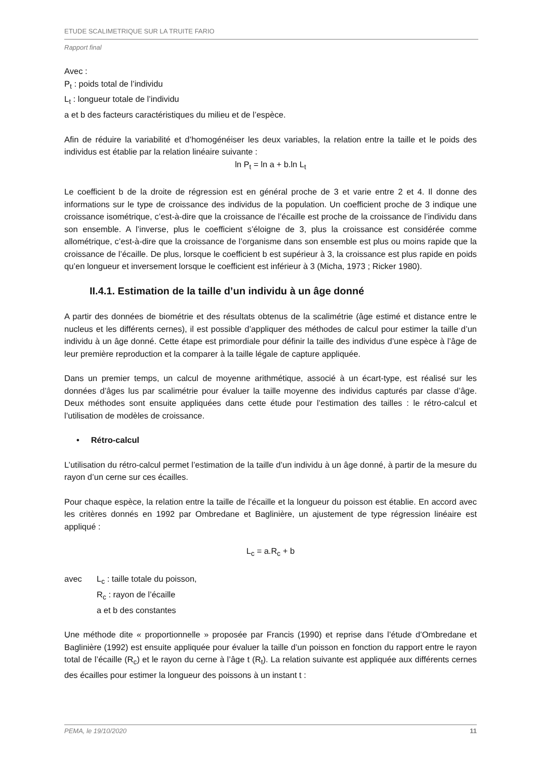ETUDE SCALIMETRIQUE SUR LA TRUITE FARIO
Rapport final
Avec :
P<sub>t</sub> : poids total de l’individu
L<sub>t</sub> : longueur totale de l’individu
a et b des facteurs caractéristiques du milieu et de l’espèce.
Afin de réduire la variabilité et d’homogénéiser les deux variables, la relation entre la taille et le poids des individus est établie par la relation linéaire suivante :
ln P<sub>t</sub> = ln a + b.ln L<sub>t</sub>
Le coefficient b de la droite de régression est en général proche de 3 et varie entre 2 et 4. Il donne des informations sur le type de croissance des individus de la population. Un coefficient proche de 3 indique une croissance isométrique, c’est-à-dire que la croissance de l’écaille est proche de la croissance de l’individu dans son ensemble. A l’inverse, plus le coefficient s’éloigne de 3, plus la croissance est considérée comme allométrique, c’est-à-dire que la croissance de l’organisme dans son ensemble est plus ou moins rapide que la croissance de l’écaille. De plus, lorsque le coefficient b est supérieur à 3, la croissance est plus rapide en poids qu’en longueur et inversement lorsque le coefficient est inférieur à 3 (Micha, 1973 ; Ricker 1980).
II.4.1. Estimation de la taille d’un individu à un âge donné
A partir des données de biométrie et des résultats obtenus de la scalimétrie (âge estimé et distance entre le nucleus et les différents cernes), il est possible d’appliquer des méthodes de calcul pour estimer la taille d’un individu à un âge donné. Cette étape est primordiale pour définir la taille des individus d’une espèce à l’âge de leur première reproduction et la comparer à la taille légale de capture appliquée.
Dans un premier temps, un calcul de moyenne arithmétique, associé à un écart-type, est réalisé sur les données d’âges lus par scalimétrie pour évaluer la taille moyenne des individus capturés par classe d’âge. Deux méthodes sont ensuite appliquées dans cette étude pour l’estimation des tailles : le rétro-calcul et l’utilisation de modèles de croissance.
• Rétro-calcul
L’utilisation du rétro-calcul permet l’estimation de la taille d’un individu à un âge donné, à partir de la mesure du rayon d’un cerne sur ces écailles.
Pour chaque espèce, la relation entre la taille de l’écaille et la longueur du poisson est établie. En accord avec les critères donnés en 1992 par Ombredane et Baglinière, un ajustement de type régression linéaire est appliqué :
L<sub>c</sub> = a.R<sub>c</sub> + b
avec L<sub>c</sub> : taille totale du poisson,
R<sub>c</sub> : rayon de l’écaille
a et b des constantes
Une méthode dite « proportionnelle » proposée par Francis (1990) et reprise dans l’étude d’Ombredane et Baglinière (1992) est ensuite appliquée pour évaluer la taille d’un poisson en fonction du rapport entre le rayon total de l’écaille (R<sub>c</sub>) et le rayon du cerne à l’âge t (R<sub>t</sub>). La relation suivante est appliquée aux différents cernes des écailles pour estimer la longueur des poissons à un instant t :
PEMA, le 19/10/2020 11